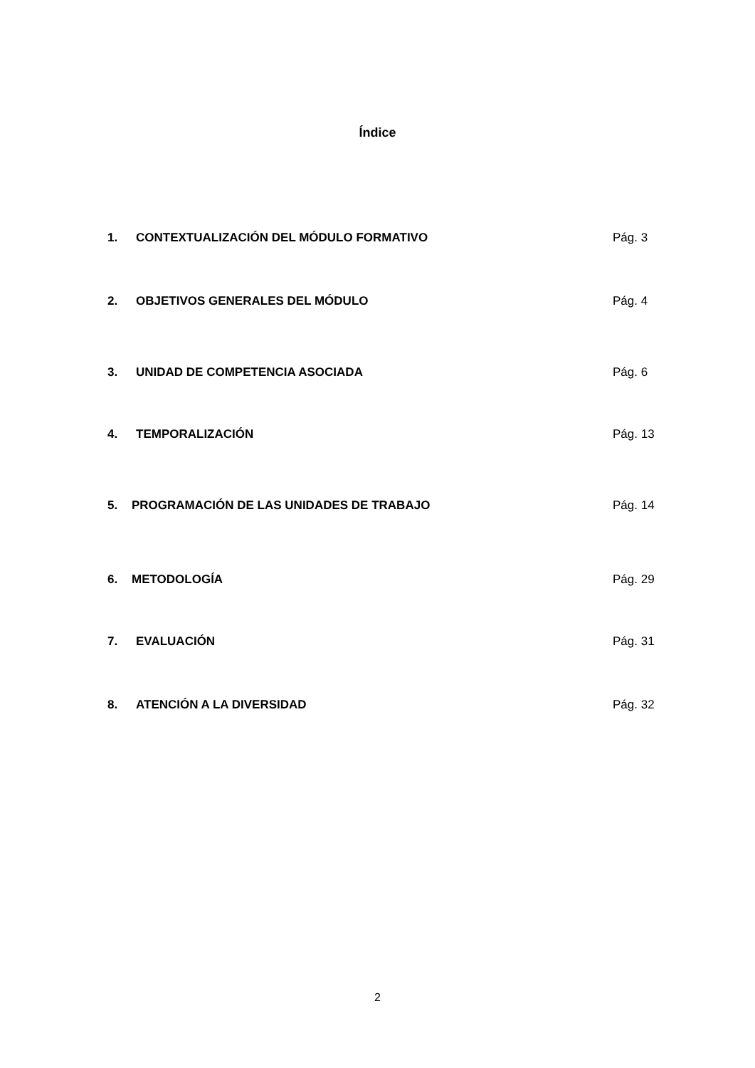Índice
1. CONTEXTUALIZACIÓN DEL MÓDULO FORMATIVO Pág. 3
2. OBJETIVOS GENERALES DEL MÓDULO Pág. 4
3. UNIDAD DE COMPETENCIA ASOCIADA Pág. 6
4. TEMPORALIZACIÓN Pág. 13
5. PROGRAMACIÓN DE LAS UNIDADES DE TRABAJO Pág. 14
6. METODOLOGÍA Pág. 29
7. EVALUACIÓN Pág. 31
8. ATENCIÓN A LA DIVERSIDAD Pág. 32
2